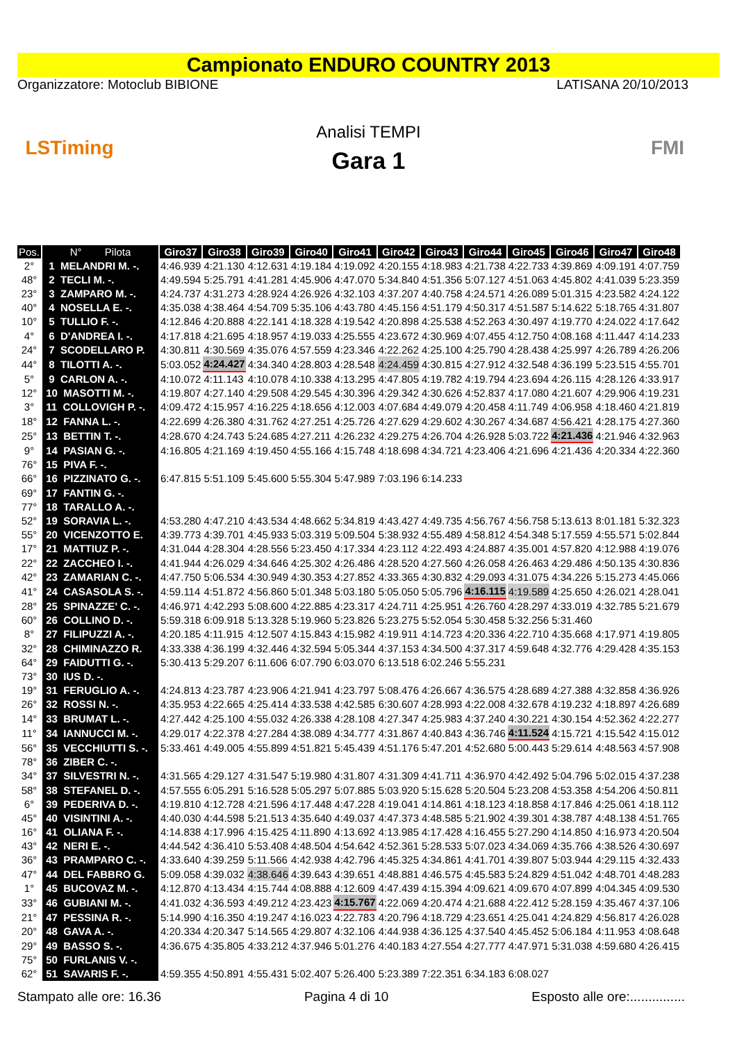Campionato ENDURO COUNTRY 2013
Organizzatore: Motoclub BIBIONE LATISANA 20/10/2013
LSTiming
Analisi TEMPI
Gara 1
FMI
| Pos. | N° Pilota | Giro37 | Giro38 | Giro39 | Giro40 | Giro41 | Giro42 | Giro43 | Giro44 | Giro45 | Giro46 | Giro47 | Giro48 |
| --- | --- | --- | --- | --- | --- | --- | --- | --- | --- | --- | --- | --- | --- |
| 2° | 1 MELANDRI M. -. | 4:46.939 | 4:21.130 | 4:12.631 | 4:19.184 | 4:19.092 | 4:20.155 | 4:18.983 | 4:21.738 | 4:22.733 | 4:39.869 | 4:09.191 | 4:07.759 |
| 48° | 2 TECLI M. -. | 4:49.594 | 5:25.791 | 4:41.281 | 4:45.906 | 4:47.070 | 5:34.840 | 4:51.356 | 5:07.127 | 4:51.063 | 4:45.802 | 4:41.039 | 5:23.359 |
| 23° | 3 ZAMPARO M. -. | 4:24.737 | 4:31.273 | 4:28.924 | 4:26.926 | 4:32.103 | 4:37.207 | 4:40.758 | 4:24.571 | 4:26.089 | 5:01.315 | 4:23.582 | 4:24.122 |
| 40° | 4 NOSELLA E. -. | 4:35.038 | 4:38.464 | 4:54.709 | 5:35.106 | 4:43.780 | 4:45.156 | 4:51.179 | 4:50.317 | 4:51.587 | 5:14.622 | 5:18.765 | 4:31.807 |
| 10° | 5 TULLIO F. -. | 4:12.846 | 4:20.888 | 4:22.141 | 4:18.328 | 4:19.542 | 4:20.898 | 4:25.538 | 4:52.263 | 4:30.497 | 4:19.770 | 4:24.022 | 4:17.642 |
| 4° | 6 D'ANDREA I. -. | 4:17.818 | 4:21.695 | 4:18.957 | 4:19.033 | 4:25.555 | 4:23.672 | 4:30.969 | 4:07.455 | 4:12.750 | 4:08.168 | 4:11.447 | 4:14.233 |
| 24° | 7 SCODELLARO P. | 4:30.811 | 4:30.569 | 4:35.076 | 4:57.559 | 4:23.346 | 4:22.262 | 4:25.100 | 4:25.790 | 4:28.438 | 4:25.997 | 4:26.789 | 4:26.206 |
| 44° | 8 TILOTTI A. -. | 5:03.052 | 4:24.427 | 4:34.340 | 4:28.803 | 4:28.548 | 4:24.459 | 4:30.815 | 4:27.912 | 4:32.548 | 4:36.199 | 5:23.515 | 4:55.701 |
| 5° | 9 CARLON A. -. | 4:10.072 | 4:11.143 | 4:10.078 | 4:10.338 | 4:13.295 | 4:47.805 | 4:19.782 | 4:19.794 | 4:23.694 | 4:26.115 | 4:28.126 | 4:33.917 |
| 12° | 10 MASOTTI M. -. | 4:19.807 | 4:27.140 | 4:29.508 | 4:29.545 | 4:30.396 | 4:29.342 | 4:30.626 | 4:52.837 | 4:17.080 | 4:21.607 | 4:29.906 | 4:19.231 |
| 3° | 11 COLLOVIGH P. -. | 4:09.472 | 4:15.957 | 4:16.225 | 4:18.656 | 4:12.003 | 4:07.684 | 4:49.079 | 4:20.458 | 4:11.749 | 4:06.958 | 4:18.460 | 4:21.819 |
| 18° | 12 FANNA L. -. | 4:22.699 | 4:26.380 | 4:31.762 | 4:27.251 | 4:25.726 | 4:27.629 | 4:29.602 | 4:30.267 | 4:34.687 | 4:56.421 | 4:28.175 | 4:27.360 |
| 25° | 13 BETTIN T. -. | 4:28.670 | 4:24.743 | 5:24.685 | 4:27.211 | 4:26.232 | 4:29.275 | 4:26.704 | 4:26.928 | 5:03.722 | 4:21.436 | 4:21.946 | 4:32.963 |
| 9° | 14 PASIAN G. -. | 4:16.805 | 4:21.169 | 4:19.450 | 4:55.166 | 4:15.748 | 4:18.698 | 4:34.721 | 4:23.406 | 4:21.696 | 4:21.436 | 4:20.334 | 4:22.360 |
| 76° | 15 PIVA F. -. | | | | | | | | | | | | |
| 66° | 16 PIZZINATO G. -. | 6:47.815 | 5:51.109 | 5:45.600 | 5:55.304 | 5:47.989 | 7:03.196 | 6:14.233 | | | | | |
| 69° | 17 FANTIN G. -. | | | | | | | | | | | | |
| 77° | 18 TARALLO A. -. | | | | | | | | | | | | |
| 52° | 19 SORAVIA L. -. | 4:53.280 | 4:47.210 | 4:43.534 | 4:48.662 | 5:34.819 | 4:43.427 | 4:49.735 | 4:56.767 | 4:56.758 | 5:13.613 | 8:01.181 | 5:32.323 |
| 55° | 20 VICENZOTTO E. | 4:39.773 | 4:39.701 | 4:45.933 | 5:03.319 | 5:09.504 | 5:38.932 | 4:55.489 | 4:58.812 | 4:54.348 | 5:17.559 | 4:55.571 | 5:02.844 |
| 17° | 21 MATTIUZ P. -. | 4:31.044 | 4:28.304 | 4:28.556 | 5:23.450 | 4:17.334 | 4:23.112 | 4:22.493 | 4:24.887 | 4:35.001 | 4:57.820 | 4:12.988 | 4:19.076 |
| 22° | 22 ZACCHEO I. -. | 4:41.944 | 4:26.029 | 4:34.646 | 4:25.302 | 4:26.486 | 4:28.520 | 4:27.560 | 4:26.058 | 4:26.463 | 4:29.486 | 4:50.135 | 4:30.836 |
| 42° | 23 ZAMARIAN C. -. | 4:47.750 | 5:06.534 | 4:30.949 | 4:30.353 | 4:27.852 | 4:33.365 | 4:30.832 | 4:29.093 | 4:31.075 | 4:34.226 | 5:15.273 | 4:45.066 |
| 41° | 24 CASASOLA S. -. | 4:59.114 | 4:51.872 | 4:56.860 | 5:01.348 | 5:03.180 | 5:05.050 | 5:05.796 | 4:16.115 | 4:19.589 | 4:25.650 | 4:26.021 | 4:28.041 |
| 28° | 25 SPINAZZE' C. -. | 4:46.971 | 4:42.293 | 5:08.600 | 4:22.885 | 4:23.317 | 4:24.711 | 4:25.951 | 4:26.760 | 4:28.297 | 4:33.019 | 4:32.785 | 5:21.679 |
| 60° | 26 COLLINO D. -. | 5:59.318 | 6:09.918 | 5:13.328 | 5:19.960 | 5:23.826 | 5:23.275 | 5:52.054 | 5:30.458 | 5:32.256 | 5:31.460 | | |
| 8° | 27 FILIPUZZI A. -. | 4:20.185 | 4:11.915 | 4:12.507 | 4:15.843 | 4:15.982 | 4:19.911 | 4:14.723 | 4:20.336 | 4:22.710 | 4:35.668 | 4:17.971 | 4:19.805 |
| 32° | 28 CHIMINAZZO R. | 4:33.338 | 4:36.199 | 4:32.446 | 4:32.594 | 5:05.344 | 4:37.153 | 4:34.500 | 4:37.317 | 4:59.648 | 4:32.776 | 4:29.428 | 4:35.153 |
| 64° | 29 FAIDUTTI G. -. | 5:30.413 | 5:29.207 | 6:11.606 | 6:07.790 | 6:03.070 | 6:13.518 | 6:02.246 | 5:55.231 | | | | |
| 73° | 30 IUS D. -. | | | | | | | | | | | | |
| 19° | 31 FERUGLIO A. -. | 4:24.813 | 4:23.787 | 4:23.906 | 4:21.941 | 4:23.797 | 5:08.476 | 4:26.667 | 4:36.575 | 4:28.689 | 4:27.388 | 4:32.858 | 4:36.926 |
| 26° | 32 ROSSI N. -. | 4:35.953 | 4:22.665 | 4:25.414 | 4:33.538 | 4:42.585 | 6:30.607 | 4:28.993 | 4:22.008 | 4:32.678 | 4:19.232 | 4:18.897 | 4:26.689 |
| 14° | 33 BRUMAT L. -. | 4:27.442 | 4:25.100 | 4:55.032 | 4:26.338 | 4:28.108 | 4:27.347 | 4:25.983 | 4:37.240 | 4:30.221 | 4:30.154 | 4:52.362 | 4:22.277 |
| 11° | 34 IANNUCCI M. -. | 4:29.017 | 4:22.378 | 4:27.284 | 4:38.089 | 4:34.777 | 4:31.867 | 4:40.843 | 4:36.746 | 4:11.524 | 4:15.721 | 4:15.542 | 4:15.012 |
| 56° | 35 VECCHIUTTI S. -. | 5:33.461 | 4:49.005 | 4:55.899 | 4:51.821 | 5:45.439 | 4:51.176 | 5:47.201 | 4:52.680 | 5:00.443 | 5:29.614 | 4:48.563 | 4:57.908 |
| 78° | 36 ZIBER C. -. | | | | | | | | | | | | |
| 34° | 37 SILVESTRI N. -. | 4:31.565 | 4:29.127 | 4:31.547 | 5:19.980 | 4:31.807 | 4:31.309 | 4:41.711 | 4:36.970 | 4:42.492 | 5:04.796 | 5:02.015 | 4:37.238 |
| 58° | 38 STEFANEL D. -. | 4:57.555 | 6:05.291 | 5:16.528 | 5:05.297 | 5:07.885 | 5:03.920 | 5:15.628 | 5:20.504 | 5:23.208 | 4:53.358 | 4:54.206 | 4:50.811 |
| 6° | 39 PEDERIVA D. -. | 4:19.810 | 4:12.728 | 4:21.596 | 4:17.448 | 4:47.228 | 4:19.041 | 4:14.861 | 4:18.123 | 4:18.858 | 4:17.846 | 4:25.061 | 4:18.112 |
| 45° | 40 VISINTINI A. -. | 4:40.030 | 4:44.598 | 5:21.513 | 4:35.640 | 4:49.037 | 4:47.373 | 4:48.585 | 5:21.902 | 4:39.301 | 4:38.787 | 4:48.138 | 4:51.765 |
| 16° | 41 OLIANA F. -. | 4:14.838 | 4:17.996 | 4:15.425 | 4:11.890 | 4:13.692 | 4:13.985 | 4:17.428 | 4:16.455 | 5:27.290 | 4:14.850 | 4:16.973 | 4:20.504 |
| 43° | 42 NERI E. -. | 4:44.542 | 4:36.410 | 5:53.408 | 4:48.504 | 4:54.642 | 4:52.361 | 5:28.533 | 5:07.023 | 4:34.069 | 4:35.766 | 4:38.526 | 4:30.697 |
| 36° | 43 PRAMPARO C. -. | 4:33.640 | 4:39.259 | 5:11.566 | 4:42.938 | 4:42.796 | 4:45.325 | 4:34.861 | 4:41.701 | 4:39.807 | 5:03.944 | 4:29.115 | 4:32.433 |
| 47° | 44 DEL FABBRO G. | 5:09.058 | 4:39.032 | 4:38.646 | 4:39.643 | 4:39.651 | 4:48.881 | 4:46.575 | 4:45.583 | 5:24.829 | 4:51.042 | 4:48.701 | 4:48.283 |
| 1° | 45 BUCOVAZ M. -. | 4:12.870 | 4:13.434 | 4:15.744 | 4:08.888 | 4:12.609 | 4:47.439 | 4:15.394 | 4:09.621 | 4:09.670 | 4:07.899 | 4:04.345 | 4:09.530 |
| 33° | 46 GUBIANI M. -. | 4:41.032 | 4:36.593 | 4:49.212 | 4:23.423 | 4:15.767 | 4:22.069 | 4:20.474 | 4:21.688 | 4:22.412 | 5:28.159 | 4:35.467 | 4:37.106 |
| 21° | 47 PESSINA R. -. | 5:14.990 | 4:16.350 | 4:19.247 | 4:16.023 | 4:22.783 | 4:20.796 | 4:18.729 | 4:23.651 | 4:25.041 | 4:24.829 | 4:56.817 | 4:26.028 |
| 20° | 48 GAVA A. -. | 4:20.334 | 4:20.347 | 5:14.565 | 4:29.807 | 4:32.106 | 4:44.938 | 4:36.125 | 4:37.540 | 4:45.452 | 5:06.184 | 4:11.953 | 4:08.648 |
| 29° | 49 BASSO S. -. | 4:36.675 | 4:35.805 | 4:33.212 | 4:37.946 | 5:01.276 | 4:40.183 | 4:27.554 | 4:27.777 | 4:47.971 | 5:31.038 | 4:59.680 | 4:26.415 |
| 75° | 50 FURLANIS V. -. | | | | | | | | | | | | |
| 62° | 51 SAVARIS F. -. | 4:59.355 | 4:50.891 | 4:55.431 | 5:02.407 | 5:26.400 | 5:23.389 | 7:22.351 | 6:34.183 | 6:08.027 | | | |
Stampato alle ore: 16.36 Pagina 4 di 10 Esposto alle ore:...............